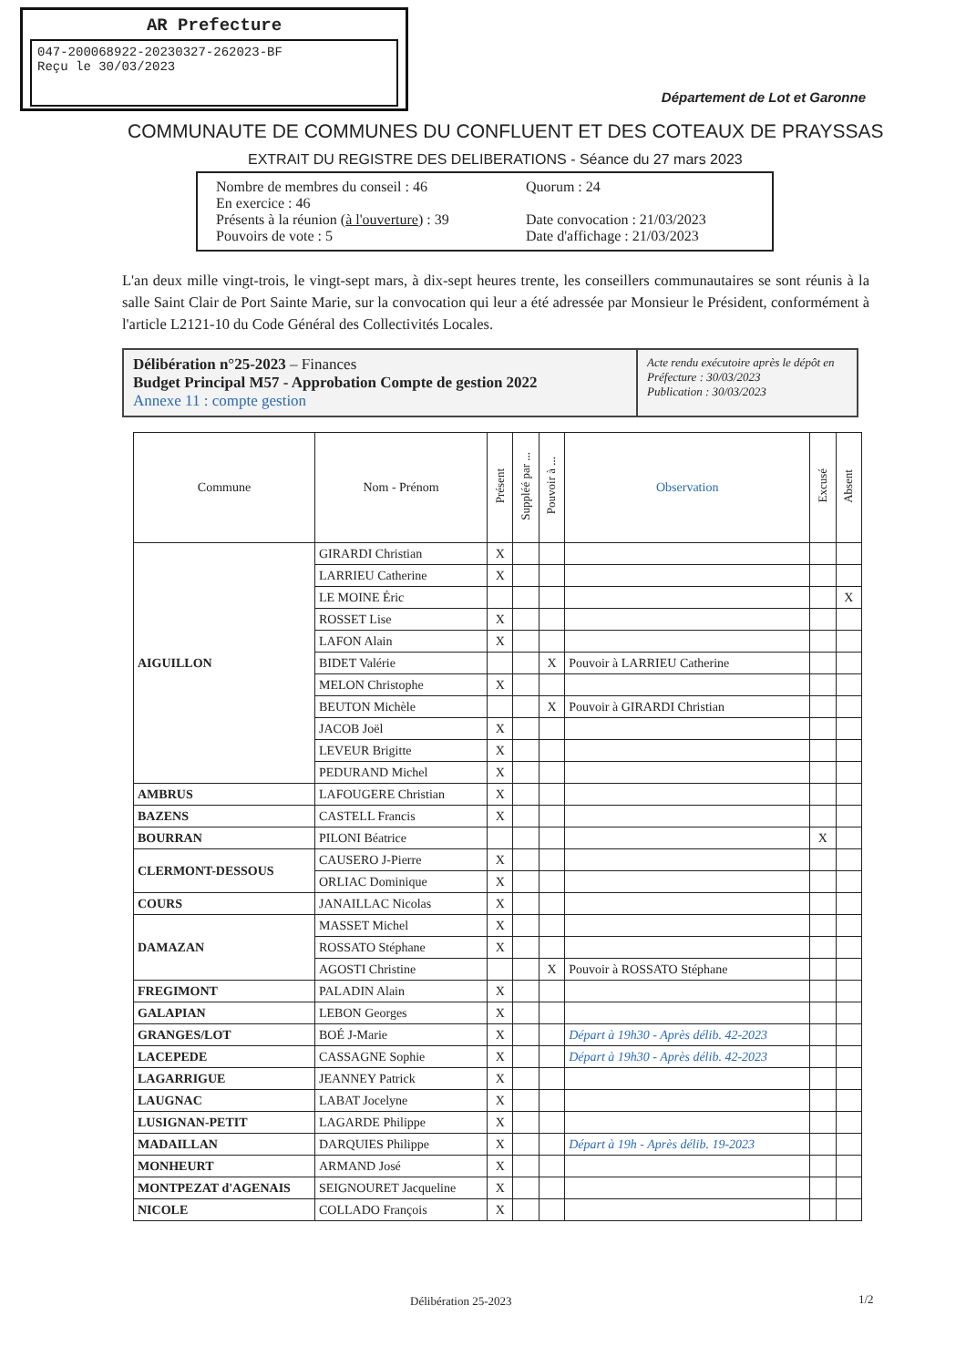AR Prefecture
047-200068922-20230327-262023-BF
Reçu le 30/03/2023
Département de Lot et Garonne
COMMUNAUTE DE COMMUNES DU CONFLUENT ET DES COTEAUX DE PRAYSSAS
EXTRAIT DU REGISTRE DES DELIBERATIONS - Séance du 27 mars 2023
Nombre de membres du conseil : 46
En exercice : 46
Présents à la réunion (à l'ouverture) : 39
Pouvoirs de vote : 5
Quorum : 24
Date convocation : 21/03/2023
Date d'affichage : 21/03/2023
L'an deux mille vingt-trois, le vingt-sept mars, à dix-sept heures trente, les conseillers communautaires se sont réunis à la salle Saint Clair de Port Sainte Marie, sur la convocation qui leur a été adressée par Monsieur le Président, conformément à l'article L2121-10 du Code Général des Collectivités Locales.
Délibération n°25-2023 – Finances
Budget Principal M57 - Approbation Compte de gestion 2022
Annexe 11 : compte gestion
Acte rendu exécutoire après le dépôt en Préfecture : 30/03/2023
Publication : 30/03/2023
| Commune | Nom - Prénom | Présent | Suppléé par ... | Pouvoir à ... | Observation | Excusé | Absent |
| --- | --- | --- | --- | --- | --- | --- | --- |
| AIGUILLON | GIRARDI Christian | X | | | | | |
| | LARRIEU Catherine | X | | | | | |
| | LE MOINE Éric | | | | | | X |
| | ROSSET Lise | X | | | | | |
| | LAFON Alain | X | | | | | |
| | BIDET Valérie | | | X | Pouvoir à LARRIEU Catherine | | |
| | MELON Christophe | X | | | | | |
| | BEUTON Michèle | | | X | Pouvoir à GIRARDI Christian | | |
| | JACOB Joël | X | | | | | |
| | LEVEUR Brigitte | X | | | | | |
| | PEDURAND Michel | X | | | | | |
| AMBRUS | LAFOUGERE Christian | X | | | | | |
| BAZENS | CASTELL Francis | X | | | | | |
| BOURRAN | PILONI Béatrice | | | | | X | |
| CLERMONT-DESSOUS | CAUSERO J-Pierre | X | | | | | |
| | ORLIAC Dominique | X | | | | | |
| COURS | JANAILLAC Nicolas | X | | | | | |
| DAMAZAN | MASSET Michel | X | | | | | |
| | ROSSATO Stéphane | X | | | | | |
| | AGOSTI Christine | | | X | Pouvoir à ROSSATO Stéphane | | |
| FREGIMONT | PALADIN Alain | X | | | | | |
| GALAPIAN | LEBON Georges | X | | | | | |
| GRANGES/LOT | BOÉ J-Marie | X | | | Départ à 19h30 - Après délib. 42-2023 | | |
| LACEPEDE | CASSAGNE Sophie | X | | | Départ à 19h30 - Après délib. 42-2023 | | |
| LAGARRIGUE | JEANNEY Patrick | X | | | | | |
| LAUGNAC | LABAT Jocelyne | X | | | | | |
| LUSIGNAN-PETIT | LAGARDE Philippe | X | | | | | |
| MADAILLAN | DARQUIES Philippe | X | | | Départ à 19h - Après délib. 19-2023 | | |
| MONHEURT | ARMAND José | X | | | | | |
| MONTPEZAT d'AGENAIS | SEIGNOURET Jacqueline | X | | | | | |
| NICOLE | COLLADO François | X | | | | | |
Délibération 25-2023 1/2